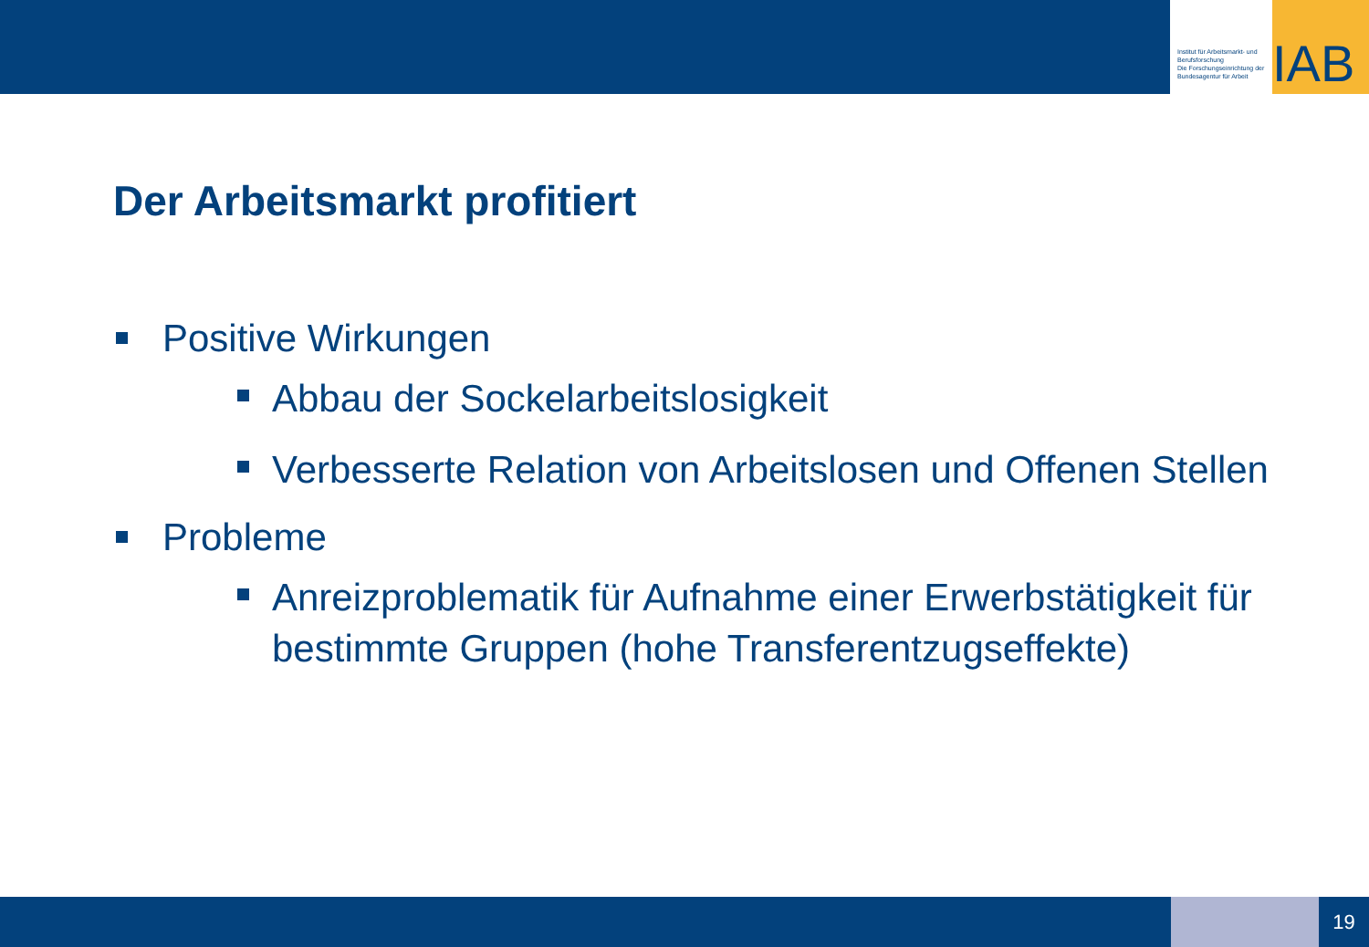Institut für Arbeitsmarkt- und Berufsforschung
Die Forschungseinrichtung der Bundesagentur für Arbeit
IAB
Der Arbeitsmarkt profitiert
Positive Wirkungen
Abbau der Sockelarbeitslosigkeit
Verbesserte Relation von Arbeitslosen und Offenen Stellen
Probleme
Anreizproblematik für Aufnahme einer Erwerbstätigkeit für bestimmte Gruppen (hohe Transferentzugseffekte)
19